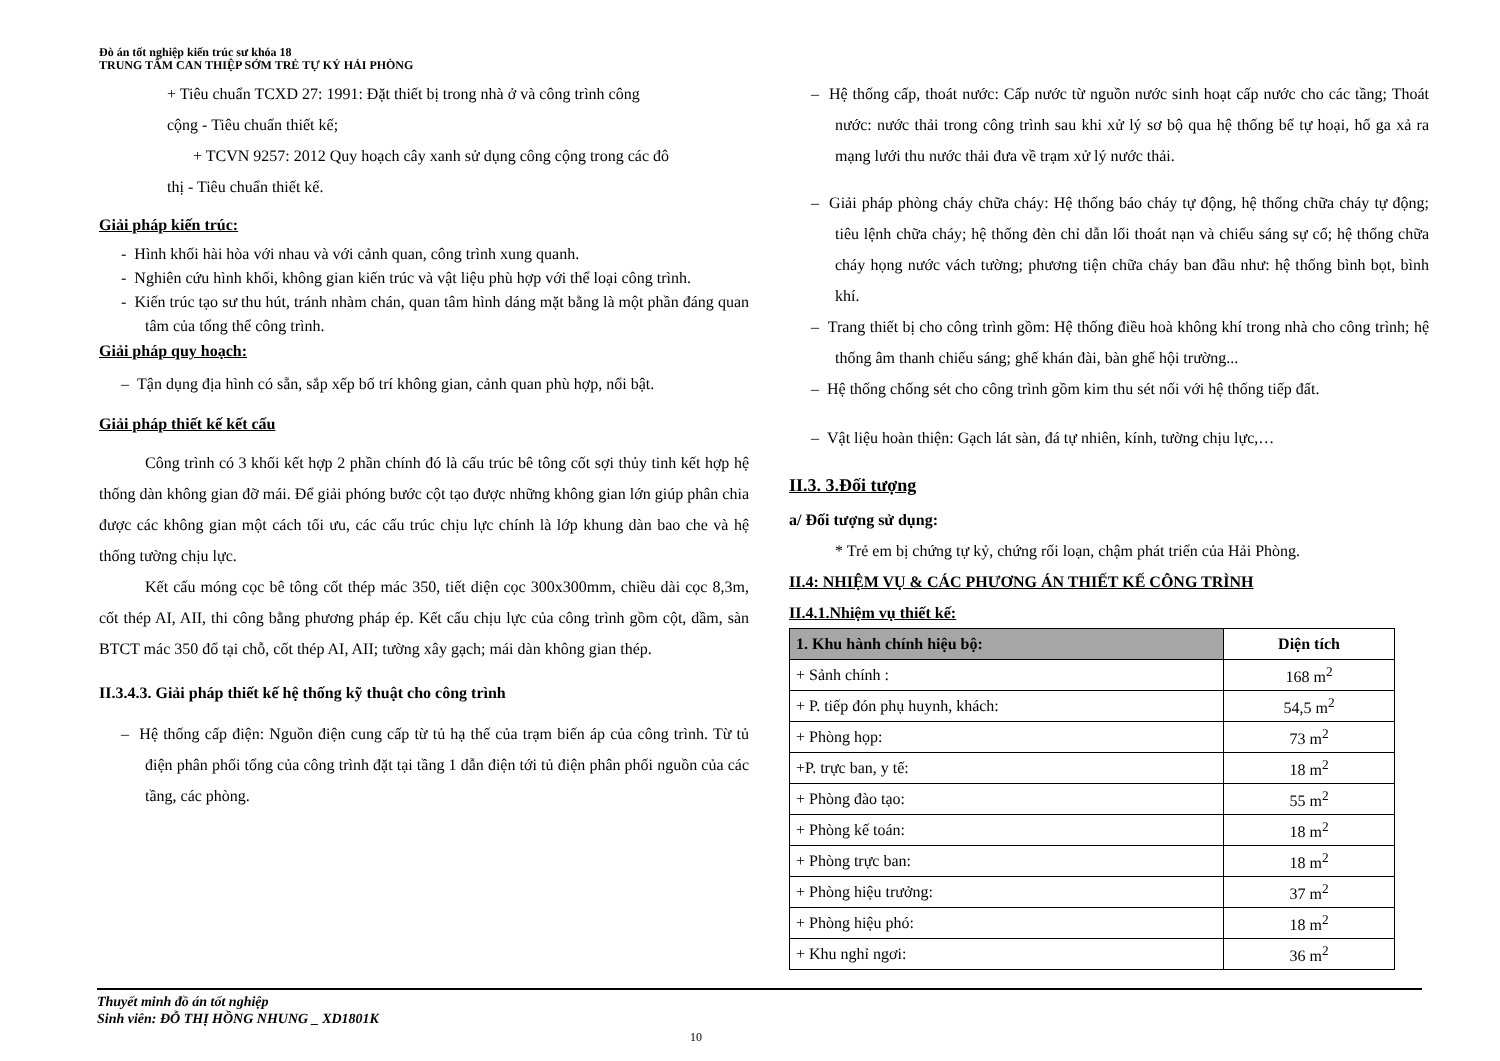Đò án tốt nghiệp kiến trúc sư khóa 18
TRUNG TÂM CAN THIỆP SỚM TRẺ TỰ KỶ HẢI PHÒNG
+ Tiêu chuẩn TCXD 27: 1991: Đặt thiết bị trong nhà ở và công trình công
cộng - Tiêu chuẩn thiết kế;
+ TCVN 9257: 2012 Quy hoạch cây xanh sử dụng công cộng trong các đô
thị - Tiêu chuẩn thiết kế.
Giải pháp kiến trúc:
- Hình khối hài hòa với nhau và với cảnh quan, công trình xung quanh.
- Nghiên cứu hình khối, không gian kiến trúc và vật liệu phù hợp với thể loại công trình.
- Kiến trúc tạo sư thu hút, tránh nhàm chán, quan tâm hình dáng mặt bằng là một phần đáng quan tâm của tổng thể công trình.
Giải pháp quy hoạch:
– Tận dụng địa hình có sẵn, sắp xếp bố trí không gian, cảnh quan phù hợp, nổi bật.
Giải pháp thiết kế kết cấu
Công trình có 3 khối kết hợp 2 phần chính đó là cấu trúc bê tông cốt sợi thủy tinh kết hợp hệ thống dàn không gian đỡ mái. Để giải phóng bước cột tạo được những không gian lớn giúp phân chia được các không gian một cách tối ưu, các cấu trúc chịu lực chính là lớp khung dàn bao che và hệ thống tường chịu lực.
Kết cấu móng cọc bê tông cốt thép mác 350, tiết diện cọc 300x300mm, chiều dài cọc 8,3m, cốt thép AI, AII, thi công bằng phương pháp ép. Kết cấu chịu lực của công trình gồm cột, dầm, sàn BTCT mác 350 đổ tại chỗ, cốt thép AI, AII; tường xây gạch; mái dàn không gian thép.
II.3.4.3. Giải pháp thiết kế hệ thống kỹ thuật cho công trình
– Hệ thống cấp điện: Nguồn điện cung cấp từ tủ hạ thế của trạm biến áp của công trình. Từ tủ điện phân phối tổng của công trình đặt tại tầng 1 dẫn điện tới tủ điện phân phối nguồn của các tầng, các phòng.
– Hệ thống cấp, thoát nước: Cấp nước từ nguồn nước sinh hoạt cấp nước cho các tầng; Thoát nước: nước thải trong công trình sau khi xử lý sơ bộ qua hệ thống bể tự hoại, hố ga xả ra mạng lưới thu nước thải đưa về trạm xử lý nước thải.
– Giải pháp phòng cháy chữa cháy: Hệ thống báo cháy tự động, hệ thống chữa cháy tự động; tiêu lệnh chữa cháy; hệ thống đèn chỉ dẫn lối thoát nạn và chiếu sáng sự cố; hệ thống chữa cháy họng nước vách tường; phương tiện chữa cháy ban đầu như: hệ thống bình bọt, bình khí.
– Trang thiết bị cho công trình gồm: Hệ thống điều hoà không khí trong nhà cho công trình; hệ thống âm thanh chiếu sáng; ghế khán đài, bàn ghế hội trường...
– Hệ thống chống sét cho công trình gồm kim thu sét nối với hệ thống tiếp đất.
– Vật liệu hoàn thiện: Gạch lát sàn, đá tự nhiên, kính, tường chịu lực,…
II.3. 3.Đối tượng
a/ Đối tượng sử dụng:
* Trẻ em bị chứng tự kỷ, chứng rối loạn, chậm phát triển của Hải Phòng.
II.4: NHIỆM VỤ & CÁC PHƯƠNG ÁN THIẾT KẾ CÔNG TRÌNH
II.4.1.Nhiệm vụ thiết kế:
| 1. Khu hành chính hiệu bộ: | Diện tích |
| --- | --- |
| + Sảnh chính : | 168 m<sup>2</sup> |
| + P. tiếp đón phụ huynh, khách: | 54,5 m<sup>2</sup> |
| + Phòng họp: | 73 m<sup>2</sup> |
| +P. trực ban, y tế: | 18 m<sup>2</sup> |
| + Phòng đào tạo: | 55 m<sup>2</sup> |
| + Phòng kế toán: | 18 m<sup>2</sup> |
| + Phòng trực ban: | 18 m<sup>2</sup> |
| + Phòng hiệu trưởng: | 37 m<sup>2</sup> |
| + Phòng hiệu phó: | 18 m<sup>2</sup> |
| + Khu nghỉ ngơi: | 36 m<sup>2</sup> |
Thuyết minh đồ án tốt nghiệp
Sinh viên: ĐỖ THỊ HỒNG NHUNG _ XD1801K
10